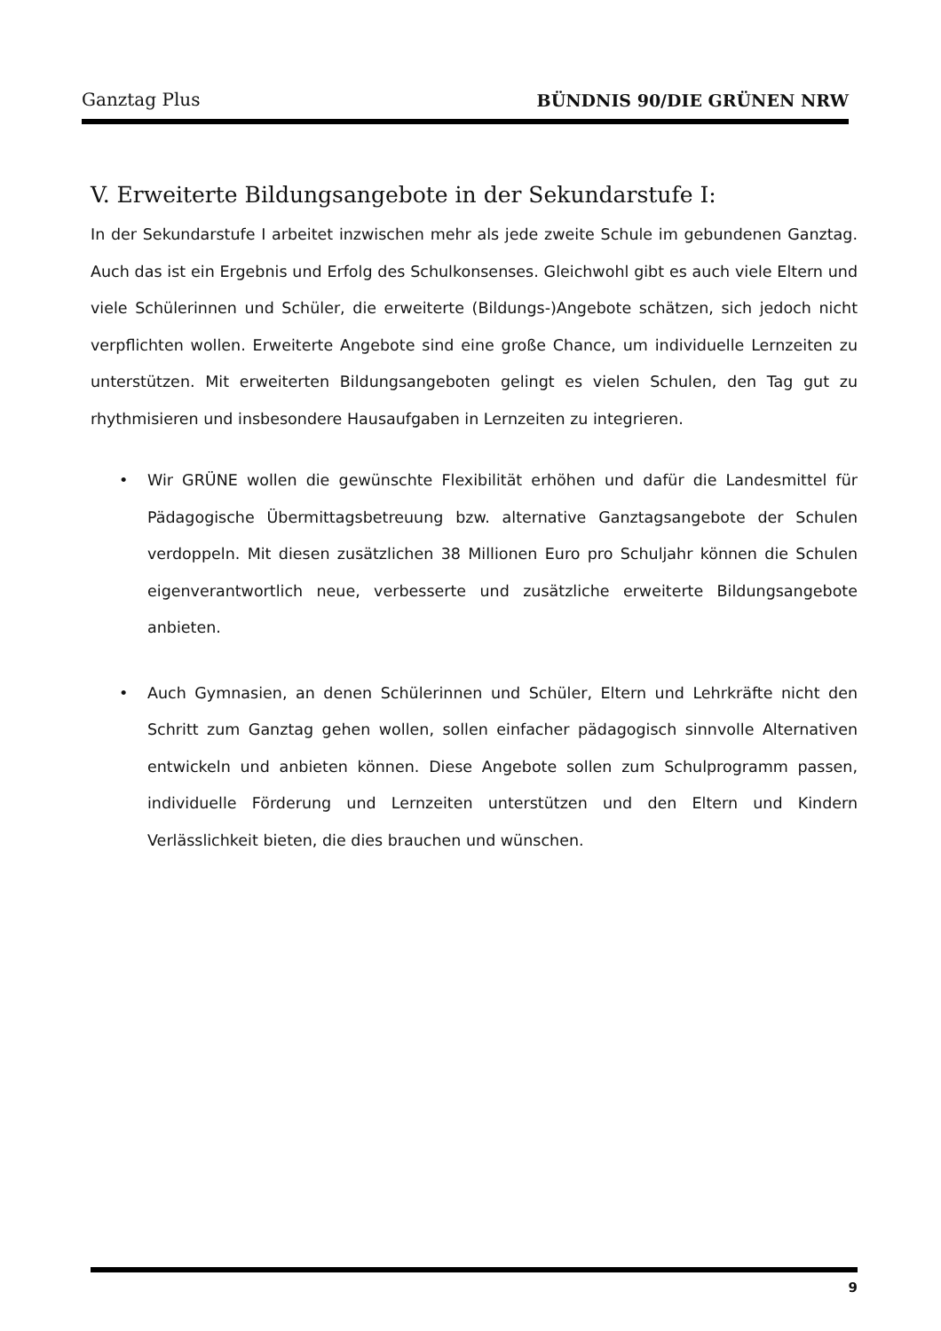Ganztag Plus BÜNDNIS 90/DIE GRÜNEN NRW
V. Erweiterte Bildungsangebote in der Sekundarstufe I:
In der Sekundarstufe I arbeitet inzwischen mehr als jede zweite Schule im gebundenen Ganztag. Auch das ist ein Ergebnis und Erfolg des Schulkonsenses. Gleichwohl gibt es auch viele Eltern und viele Schülerinnen und Schüler, die erweiterte (Bildungs-)Angebote schätzen, sich jedoch nicht verpflichten wollen. Erweiterte Angebote sind eine große Chance, um individuelle Lernzeiten zu unterstützen. Mit erweiterten Bildungsangeboten gelingt es vielen Schulen, den Tag gut zu rhythmisieren und insbesondere Hausaufgaben in Lernzeiten zu integrieren.
• Wir GRÜNE wollen die gewünschte Flexibilität erhöhen und dafür die Landesmittel für Pädagogische Übermittagsbetreuung bzw. alternative Ganztagsangebote der Schulen verdoppeln. Mit diesen zusätzlichen 38 Millionen Euro pro Schuljahr können die Schulen eigenverantwortlich neue, verbesserte und zusätzliche erweiterte Bildungsangebote anbieten.
• Auch Gymnasien, an denen Schülerinnen und Schüler, Eltern und Lehrkräfte nicht den Schritt zum Ganztag gehen wollen, sollen einfacher pädagogisch sinnvolle Alternativen entwickeln und anbieten können. Diese Angebote sollen zum Schulprogramm passen, individuelle Förderung und Lernzeiten unterstützen und den Eltern und Kindern Verlässlichkeit bieten, die dies brauchen und wünschen.
9